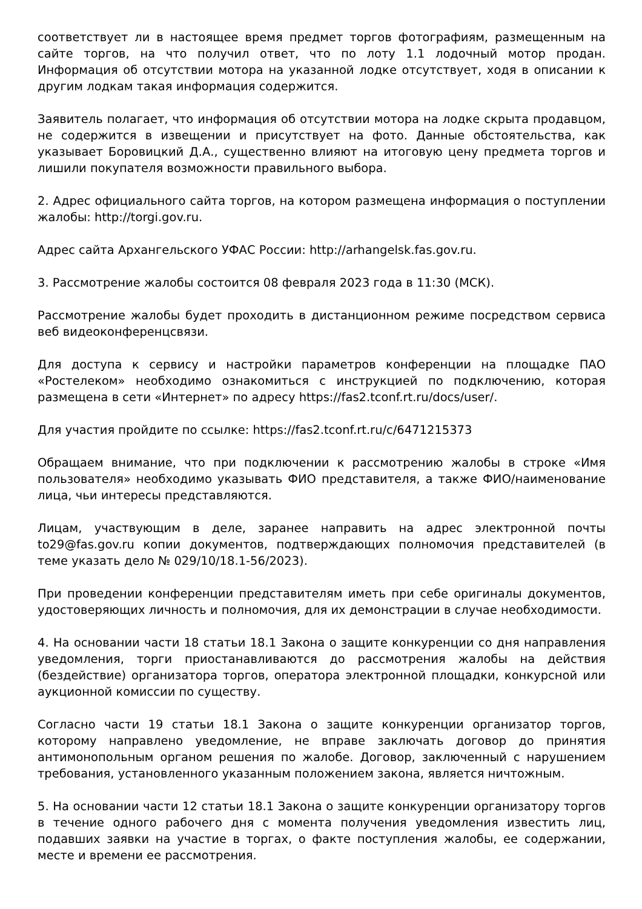соответствует ли в настоящее время предмет торгов фотографиям, размещенным на сайте торгов, на что получил ответ, что по лоту 1.1 лодочный мотор продан. Информация об отсутствии мотора на указанной лодке отсутствует, ходя в описании к другим лодкам такая информация содержится.
Заявитель полагает, что информация об отсутствии мотора на лодке скрыта продавцом, не содержится в извещении и присутствует на фото. Данные обстоятельства, как указывает Боровицкий Д.А., существенно влияют на итоговую цену предмета торгов и лишили покупателя возможности правильного выбора.
2. Адрес официального сайта торгов, на котором размещена информация о поступлении жалобы: http://torgi.gov.ru.
Адрес сайта Архангельского УФАС России: http://arhangelsk.fas.gov.ru.
3. Рассмотрение жалобы состоится 08 февраля 2023 года в 11:30 (МСК).
Рассмотрение жалобы будет проходить в дистанционном режиме посредством сервиса веб видеоконференцсвязи.
Для доступа к сервису и настройки параметров конференции на площадке ПАО «Ростелеком» необходимо ознакомиться с инструкцией по подключению, которая размещена в сети «Интернет» по адресу https://fas2.tconf.rt.ru/docs/user/.
Для участия пройдите по ссылке: https://fas2.tconf.rt.ru/c/6471215373
Обращаем внимание, что при подключении к рассмотрению жалобы в строке «Имя пользователя» необходимо указывать ФИО представителя, а также ФИО/наименование лица, чьи интересы представляются.
Лицам, участвующим в деле, заранее направить на адрес электронной почты to29@fas.gov.ru копии документов, подтверждающих полномочия представителей (в теме указать дело № 029/10/18.1-56/2023).
При проведении конференции представителям иметь при себе оригиналы документов, удостоверяющих личность и полномочия, для их демонстрации в случае необходимости.
4. На основании части 18 статьи 18.1 Закона о защите конкуренции со дня направления уведомления, торги приостанавливаются до рассмотрения жалобы на действия (бездействие) организатора торгов, оператора электронной площадки, конкурсной или аукционной комиссии по существу.
Согласно части 19 статьи 18.1 Закона о защите конкуренции организатор торгов, которому направлено уведомление, не вправе заключать договор до принятия антимонопольным органом решения по жалобе. Договор, заключенный с нарушением требования, установленного указанным положением закона, является ничтожным.
5. На основании части 12 статьи 18.1 Закона о защите конкуренции организатору торгов в течение одного рабочего дня с момента получения уведомления известить лиц, подавших заявки на участие в торгах, о факте поступления жалобы, ее содержании, месте и времени ее рассмотрения.